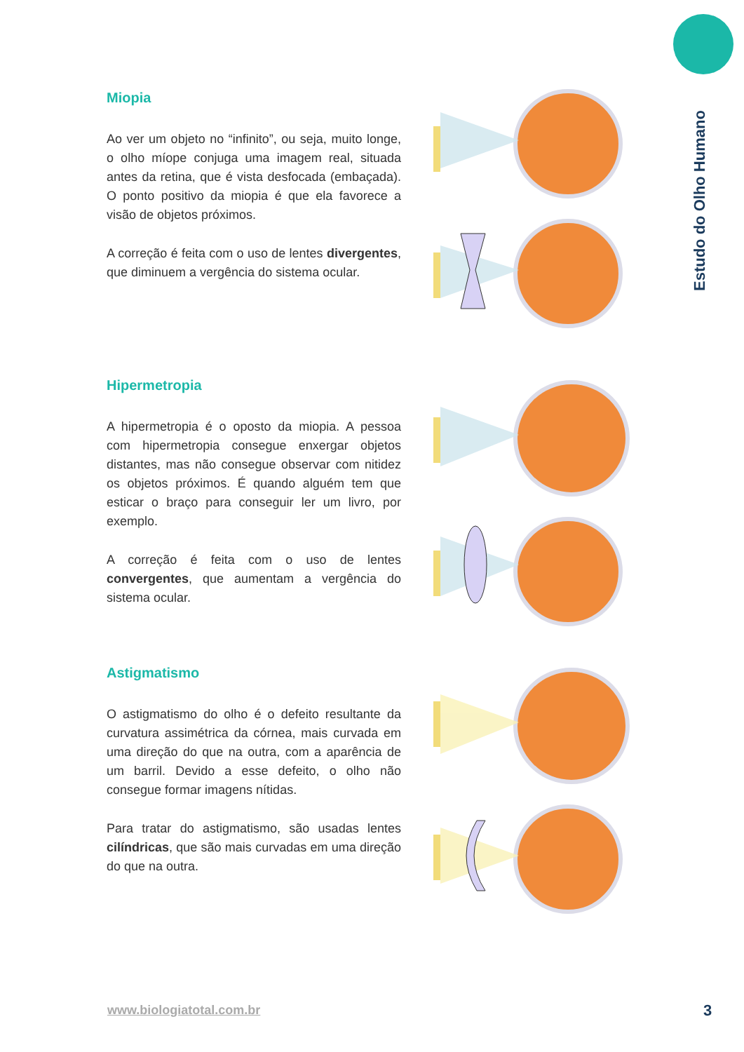Estudo do Olho Humano
Miopia
Ao ver um objeto no “infinito”, ou seja, muito longe, o olho míope conjuga uma imagem real, situada antes da retina, que é vista desfocada (embaçada). O ponto positivo da miopia é que ela favorece a visão de objetos próximos.
A correção é feita com o uso de lentes divergentes, que diminuem a vergência do sistema ocular.
Hipermetropia
A hipermetropia é o oposto da miopia. A pessoa com hipermetropia consegue enxergar objetos distantes, mas não consegue observar com nitidez os objetos próximos. É quando alguém tem que esticar o braço para conseguir ler um livro, por exemplo.
A correção é feita com o uso de lentes convergentes, que aumentam a vergência do sistema ocular.
Astigmatismo
O astigmatismo do olho é o defeito resultante da curvatura assimétrica da córnea, mais curvada em uma direção do que na outra, com a aparência de um barril. Devido a esse defeito, o olho não consegue formar imagens nítidas.
Para tratar do astigmatismo, são usadas lentes cilíndricas, que são mais curvadas em uma direção do que na outra.
www.biologiatotal.com.br 3